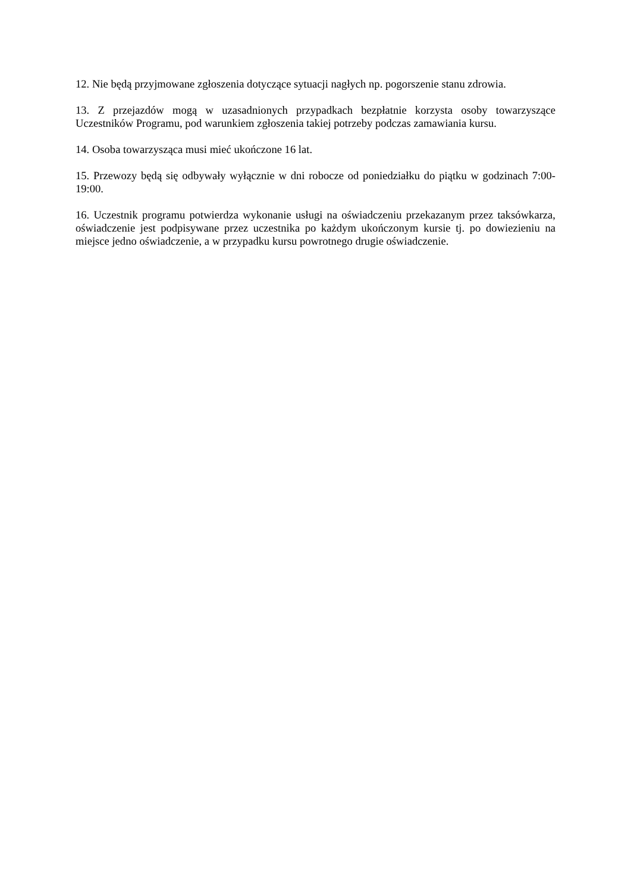12. Nie będą przyjmowane zgłoszenia dotyczące sytuacji nagłych np. pogorszenie stanu zdrowia.
13. Z przejazdów mogą w uzasadnionych przypadkach bezpłatnie korzysta osoby towarzyszące Uczestników Programu, pod warunkiem zgłoszenia takiej potrzeby podczas zamawiania kursu.
14. Osoba towarzysząca musi mieć ukończone 16 lat.
15. Przewozy będą się odbywały wyłącznie w dni robocze od poniedziałku do piątku w godzinach 7:00-19:00.
16. Uczestnik programu potwierdza wykonanie usługi na oświadczeniu przekazanym przez taksówkarza, oświadczenie jest podpisywane przez uczestnika po każdym ukończonym kursie tj. po dowiezieniu na miejsce jedno oświadczenie, a w przypadku kursu powrotnego drugie oświadczenie.